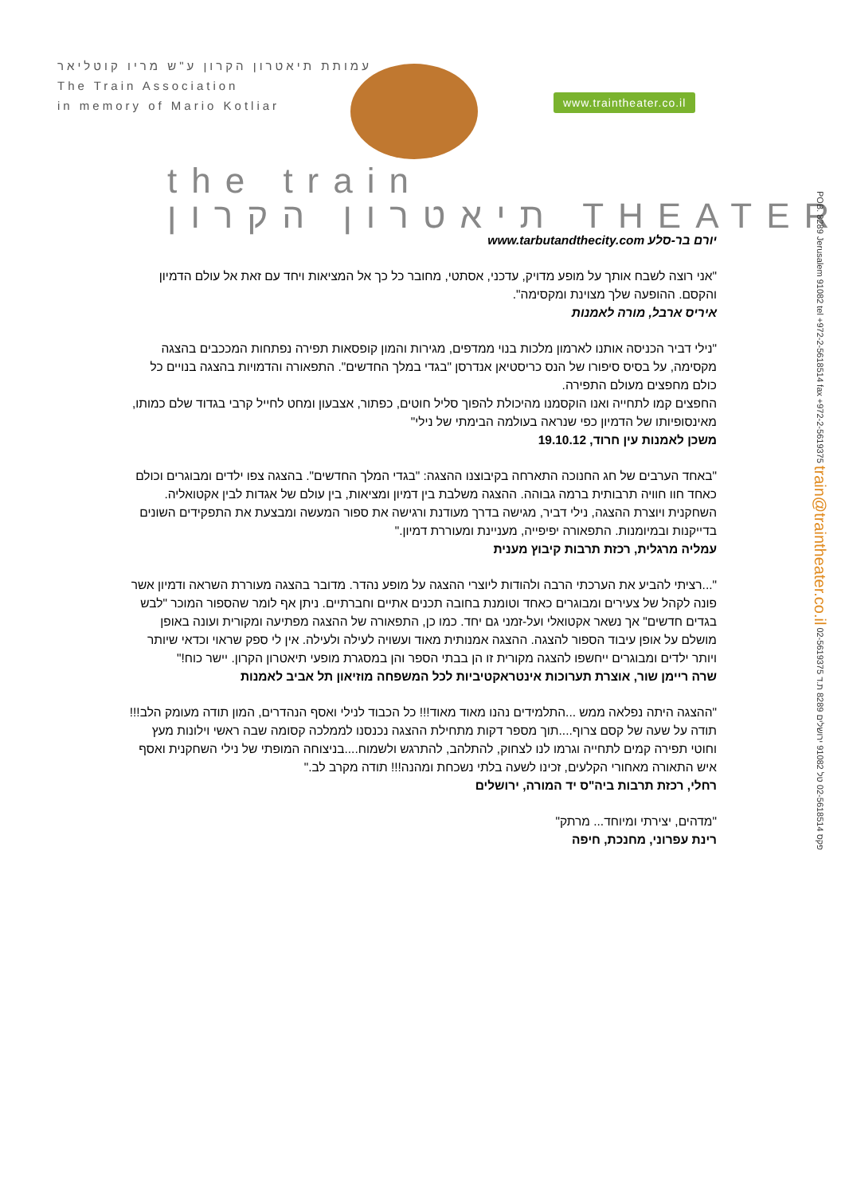עמותת תיאטרון הקרון ע"ש מריו קוטליאר
The Train Association
in memory of Mario Kotliar
www.traintheater.co.il
the train
תיאטרון הקרון THEATER
יורם בר-סלע www.tarbutandthecity.com
"אני רוצה לשבח אותך על מופע מדויק, עדכני, אסתטי, מחובר כל כך אל המציאות ויחד עם זאת אל עולם הדמיון והקסם. ההופעה שלך מצוינת ומקסימה".
איריס ארבל, מורה לאמנות
"נילי דביר הכניסה אותנו לארמון מלכות בנוי ממדפים, מגירות והמון קופסאות תפירה נפתחות המככבים בהצגה מקסימה, על בסיס סיפורו של הנס כריסטיאן אנדרסן "בגדי במלך החדשים". התפאורה והדמויות בהצגה בנויים כל כולם מחפצים מעולם התפירה.
החפצים קמו לתחייה ואנו הוקסמנו מהיכולת להפוך סליל חוטים, כפתור, אצבעון ומחט לחייל קרבי בגדוד שלם כמותו, מאינסופיותו של הדמיון כפי שנראה בעולמה הבימתי של נילי"
משכן לאמנות עין חרוד, 19.10.12
"באחד הערבים של חג החנוכה התארחה בקיבוצנו ההצגה: "בגדי המלך החדשים". בהצגה צפו ילדים ומבוגרים וכולם כאחד חוו חוויה תרבותית ברמה גבוהה. ההצגה משלבת בין דמיון ומציאות, בין עולם של אגדות לבין אקטואליה. השחקנית ויוצרת ההצגה, נילי דביר, מגישה בדרך מעודנת ורגישה את ספור המעשה ומבצעת את התפקידים השונים בדייקנות ובמיומנות. התפאורה יפיפייה, מעניינת ומעוררת דמיון."
עמליה מרגלית, רכזת תרבות קיבוץ מענית
"...רציתי להביע את הערכתי הרבה ולהודות ליוצרי ההצגה על מופע נהדר. מדובר בהצגה מעוררת השראה ודמיון אשר פונה לקהל של צעירים ומבוגרים כאחד וטומנת בחובה תכנים אתיים וחברתיים. ניתן אף לומר שהספור המוכר "לבש בגדים חדשים" אך נשאר אקטואלי ועל-זמני גם יחד. כמו כן, התפאורה של ההצגה מפתיעה ומקורית ועונה באופן מושלם על אופן עיבוד הספור להצגה. ההצגה אמנותית מאוד ועשויה לעילה ולעילה. אין לי ספק שראוי וכדאי שיותר ויותר ילדים ומבוגרים ייחשפו להצגה מקורית זו הן בבתי הספר והן במסגרת מופעי תיאטרון הקרון. יישר כוח!"
שרה ריימן שור, אוצרת תערוכות אינטראקטיביות לכל המשפחה מוזיאון תל אביב לאמנות
"ההצגה היתה נפלאה ממש ...התלמידים נהנו מאוד מאוד!!! כל הכבוד לנילי ואסף הנהדרים, המון תודה מעומק הלב!!! תודה על שעה של קסם צרוף....תוך מספר דקות מתחילת ההצגה נכנסנו לממלכה קסומה שבה ראשי וילונות מעץ וחוטי תפירה קמים לתחייה וגרמו לנו לצחוק, להתלהב, להתרגש ולשמוח....בניצוחה המופתי של נילי השחקנית ואסף איש התאורה מאחורי הקלעים, זכינו לשעה בלתי נשכחת ומהנה!!! תודה מקרב לב."
רחלי, רכזת תרבות ביה"ס יד המורה, ירושלים
"מדהים, יצירתי ומיוחד... מרתק"
רינת עפרוני, מחנכת, חיפה
POB. 8289 Jerusalem 91082 tel +972-2-5618514 fax +972-2-5619375 train@traintheater.co.il 02-5619375 פקס 02-5618514 טל 91082 ירושלים 8289 ת.ד